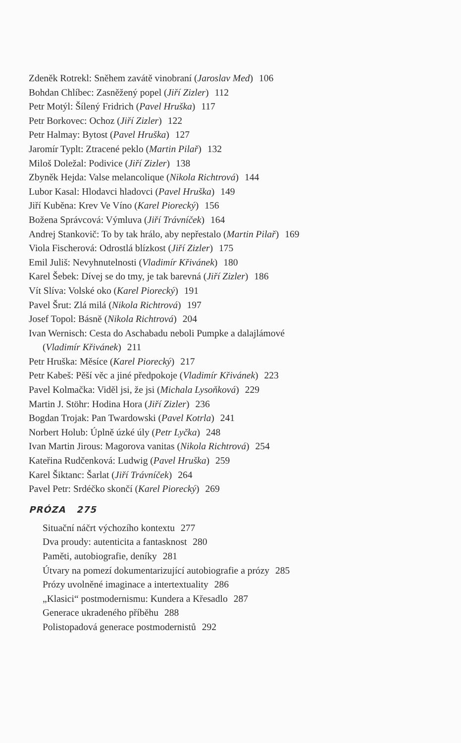Zdeněk Rotrekl: Sněhem zavátě vinobraní (Jaroslav Med) 106
Bohdan Chlíbec: Zasněžený popel (Jiří Zizler) 112
Petr Motýl: Šílený Fridrich (Pavel Hruška) 117
Petr Borkovec: Ochoz (Jiří Zizler) 122
Petr Halmay: Bytost (Pavel Hruška) 127
Jaromír Typlt: Ztracené peklo (Martin Pilař) 132
Miloš Doležal: Podivice (Jiří Zizler) 138
Zbyněk Hejda: Valse melancolique (Nikola Richtrová) 144
Lubor Kasal: Hlodavci hladovci (Pavel Hruška) 149
Jiří Kuběna: Krev Ve Víno (Karel Piorecký) 156
Božena Správcová: Výmluva (Jiří Trávníček) 164
Andrej Stankovič: To by tak hrálo, aby nepřestalo (Martin Pilař) 169
Viola Fischerová: Odrostlá blízkost (Jiří Zizler) 175
Emil Juliš: Nevyhnutelnosti (Vladimír Křivánek) 180
Karel Šebek: Dívej se do tmy, je tak barevná (Jiří Zizler) 186
Vít Slíva: Volské oko (Karel Piorecký) 191
Pavel Šrut: Zlá milá (Nikola Richtrová) 197
Josef Topol: Básně (Nikola Richtrová) 204
Ivan Wernisch: Cesta do Aschabadu neboli Pumpke a dalajlámové
(Vladimír Křivánek) 211
Petr Hruška: Měsíce (Karel Piorecký) 217
Petr Kabeš: Pěší věc a jiné předpokoje (Vladimír Křivánek) 223
Pavel Kolmačka: Viděl jsi, že jsi (Michala Lysoňková) 229
Martin J. Stöhr: Hodina Hora (Jiří Zizler) 236
Bogdan Trojak: Pan Twardowski (Pavel Kotrla) 241
Norbert Holub: Úplně úzké úly (Petr Lyčka) 248
Ivan Martin Jirous: Magorova vanitas (Nikola Richtrová) 254
Kateřina Rudčenková: Ludwig (Pavel Hruška) 259
Karel Šiktanc: Šarlat (Jiří Trávníček) 264
Pavel Petr: Srdéčko skončí (Karel Piorecký) 269
PRÓZA 275
Situační náčrt výchozího kontextu 277
Dva proudy: autenticita a fantasknost 280
Paměti, autobiografie, deníky 281
Útvary na pomezí dokumentarizující autobiografie a prózy 285
Prózy uvolněné imaginace a intertextuality 286
„Klasici“ postmodernismu: Kundera a Křesadlo 287
Generace ukradeného příběhu 288
Polistopadová generace postmodernistů 292